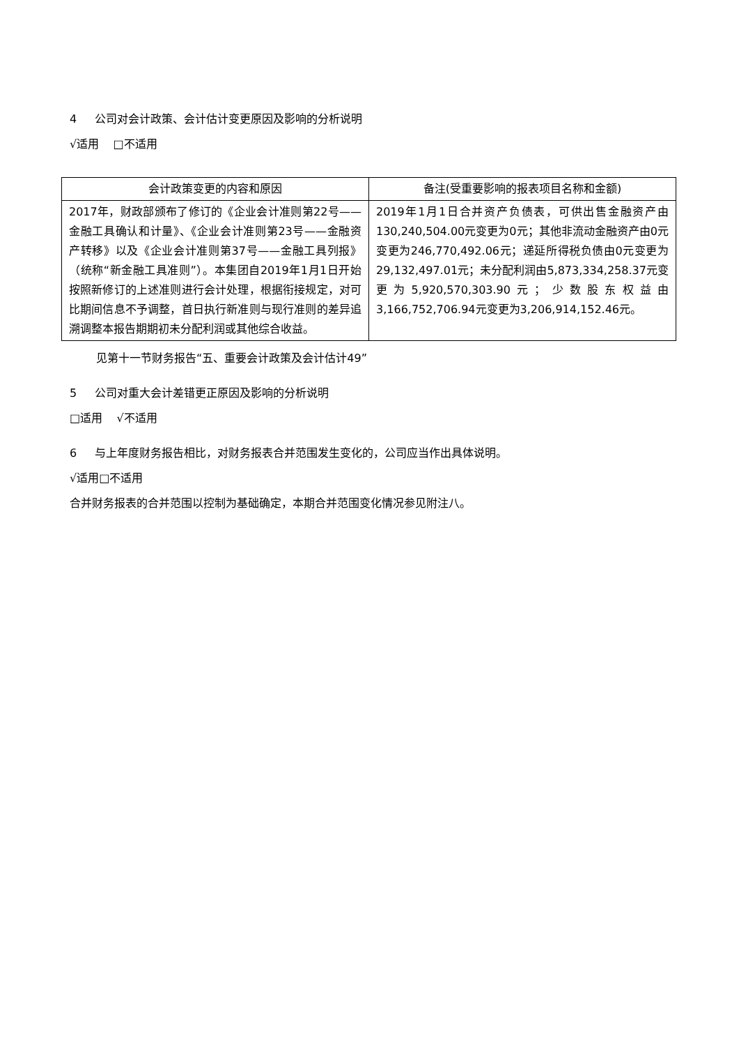4 公司对会计政策、会计估计变更原因及影响的分析说明
√适用 □不适用
| 会计政策变更的内容和原因 | 备注(受重要影响的报表项目名称和金额) |
| --- | --- |
| 2017年，财政部颁布了修订的《企业会计准则第22号——金融工具确认和计量》、《企业会计准则第23号——金融资产转移》以及《企业会计准则第37号——金融工具列报》（统称“新金融工具准则”）。本集团自2019年1月1日开始按照新修订的上述准则进行会计处理，根据衔接规定，对可比期间信息不予调整，首日执行新准则与现行准则的差异追溯调整本报告期期初未分配利润或其他综合收益。 | 2019年1月1日合并资产负债表，可供出售金融资产由130,240,504.00元变更为0元；其他非流动金融资产由0元变更为246,770,492.06元；递延所得税负债由0元变更为29,132,497.01元；未分配利润由5,873,334,258.37元变更为5,920,570,303.90元；少数股东权益由3,166,752,706.94元变更为3,206,914,152.46元。 |
见第十一节财务报告“五、重要会计政策及会计估计49”
5 公司对重大会计差错更正原因及影响的分析说明
□适用 √不适用
6 与上年度财务报告相比，对财务报表合并范围发生变化的，公司应当作出具体说明。
√适用□不适用
合并财务报表的合并范围以控制为基础确定，本期合并范围变化情况参见附注八。